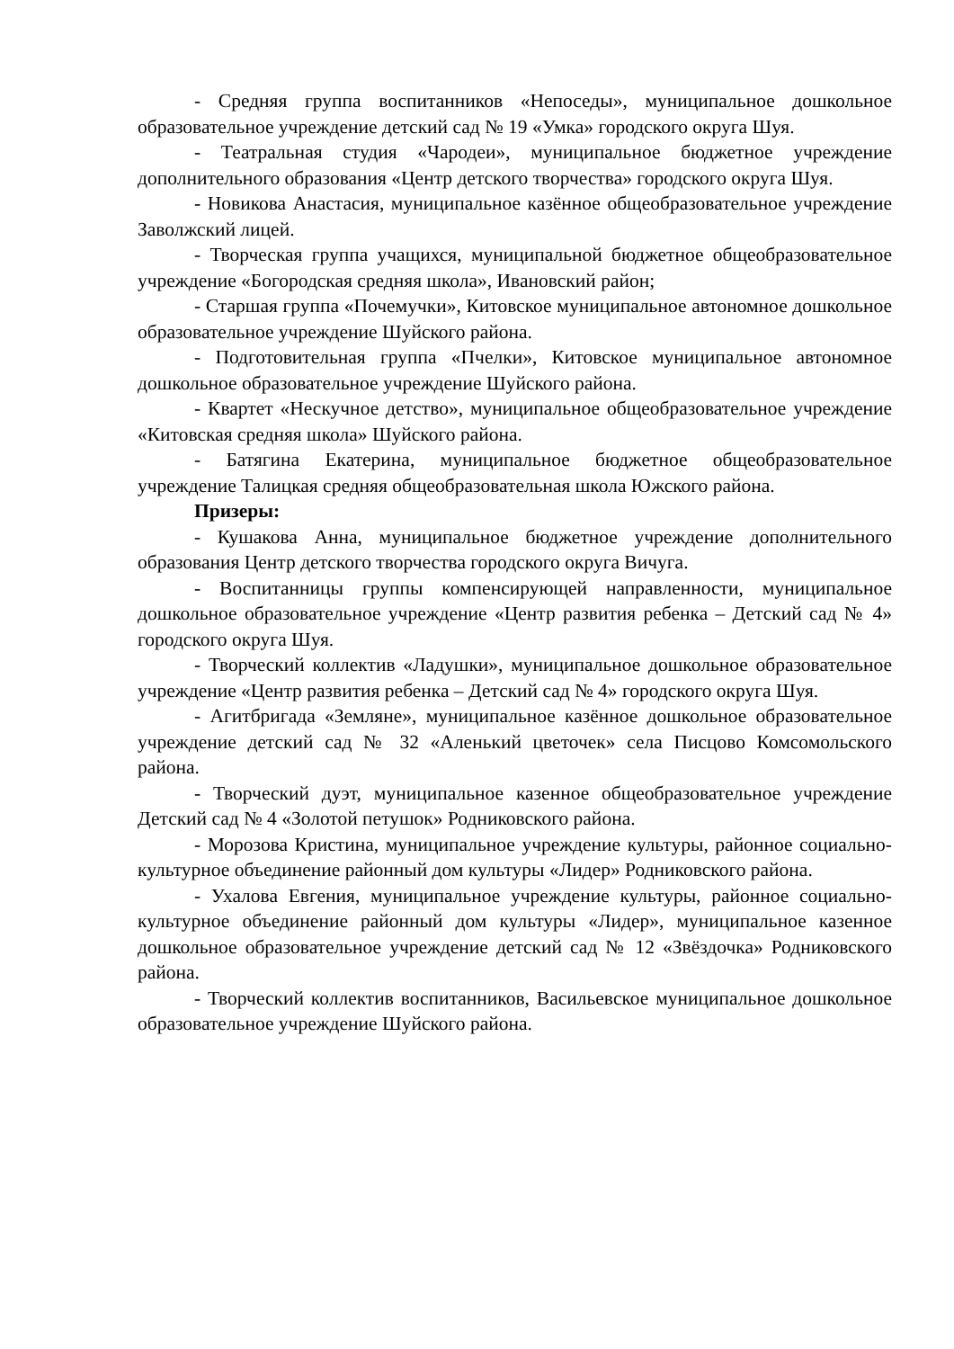- Средняя группа воспитанников «Непоседы», муниципальное дошкольное образовательное учреждение детский сад № 19 «Умка» городского округа Шуя.
- Театральная студия «Чародеи», муниципальное бюджетное учреждение дополнительного образования «Центр детского творчества» городского округа Шуя.
- Новикова Анастасия, муниципальное казённое общеобразовательное учреждение Заволжский лицей.
- Творческая группа учащихся, муниципальной бюджетное общеобразовательное учреждение «Богородская средняя школа», Ивановский район;
- Старшая группа «Почемучки», Китовское муниципальное автономное дошкольное образовательное учреждение Шуйского района.
- Подготовительная группа «Пчелки», Китовское муниципальное автономное дошкольное образовательное учреждение Шуйского района.
- Квартет «Нескучное детство», муниципальное общеобразовательное учреждение «Китовская средняя школа» Шуйского района.
- Батягина Екатерина, муниципальное бюджетное общеобразовательное учреждение Талицкая средняя общеобразовательная школа Южского района.
Призеры:
- Кушакова Анна, муниципальное бюджетное учреждение дополнительного образования Центр детского творчества городского округа Вичуга.
- Воспитанницы группы компенсирующей направленности, муниципальное дошкольное образовательное учреждение «Центр развития ребенка – Детский сад № 4» городского округа Шуя.
- Творческий коллектив «Ладушки», муниципальное дошкольное образовательное учреждение «Центр развития ребенка – Детский сад № 4» городского округа Шуя.
- Агитбригада «Земляне», муниципальное казённое дошкольное образовательное учреждение детский сад № 32 «Аленький цветочек» села Писцово Комсомольского района.
- Творческий дуэт, муниципальное казенное общеобразовательное учреждение Детский сад № 4 «Золотой петушок» Родниковского района.
- Морозова Кристина, муниципальное учреждение культуры, районное социально-культурное объединение районный дом культуры «Лидер» Родниковского района.
- Ухалова Евгения, муниципальное учреждение культуры, районное социально-культурное объединение районный дом культуры «Лидер», муниципальное казенное дошкольное образовательное учреждение детский сад № 12 «Звёздочка» Родниковского района.
- Творческий коллектив воспитанников, Васильевское муниципальное дошкольное образовательное учреждение Шуйского района.